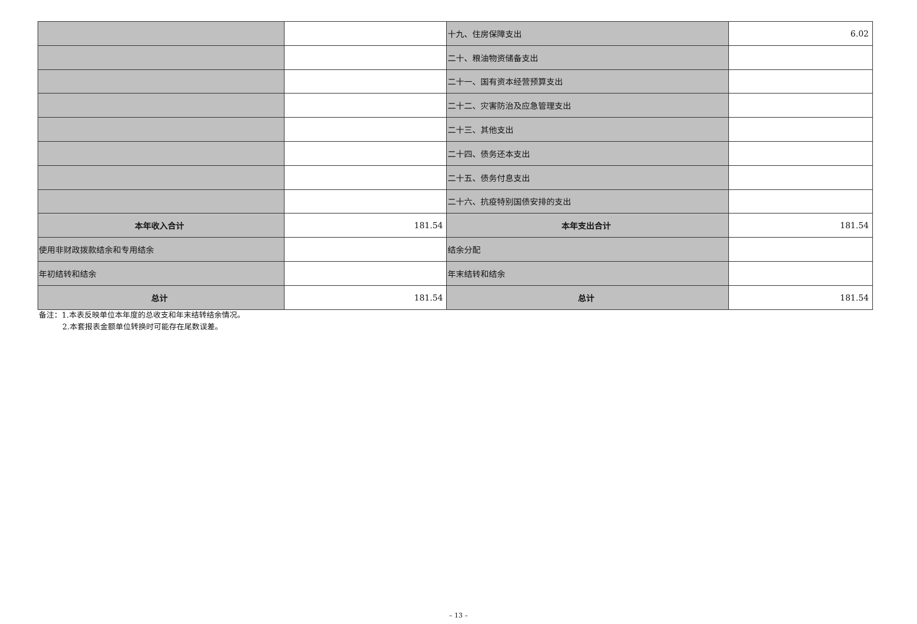| | | 十九、住房保障支出 | 6.02 |
| | | 二十、粮油物资储备支出 | |
| | | 二十一、国有资本经营预算支出 | |
| | | 二十二、灾害防治及应急管理支出 | |
| | | 二十三、其他支出 | |
| | | 二十四、债务还本支出 | |
| | | 二十五、债务付息支出 | |
| | | 二十六、抗疫特别国债安排的支出 | |
| 本年收入合计 | 181.54 | 本年支出合计 | 181.54 |
| 使用非财政拨款结余和专用结余 | | 结余分配 | |
| 年初结转和结余 | | 年末结转和结余 | |
| 总计 | 181.54 | 总计 | 181.54 |
备注：1.本表反映单位本年度的总收支和年末结转结余情况。
2.本套报表金额单位转换时可能存在尾数误差。
– 13 –